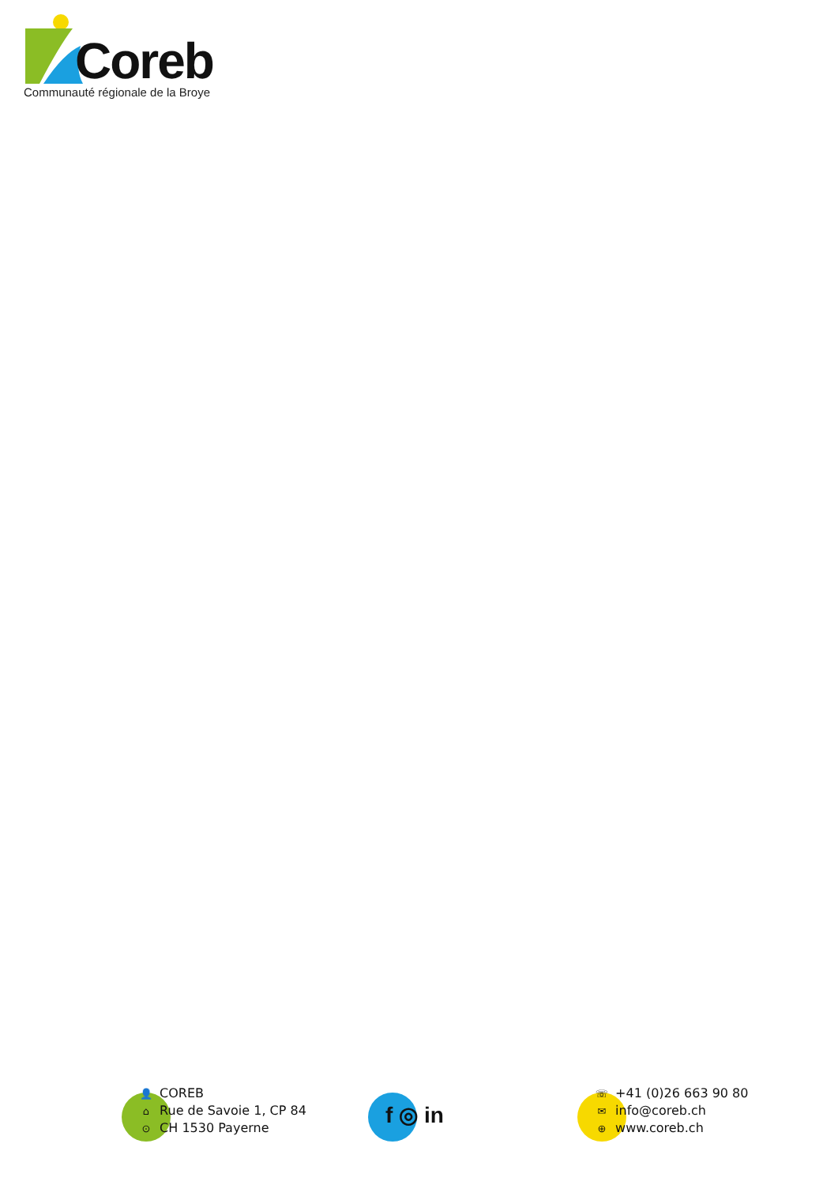Coreb
Communauté régionale de la Broye
👤 COREB
⌂ Rue de Savoie 1, CP 84
⊙ CH 1530 Payerne
f ◎ in
☏ +41 (0)26 663 90 80
✉ info@coreb.ch
⊕ www.coreb.ch